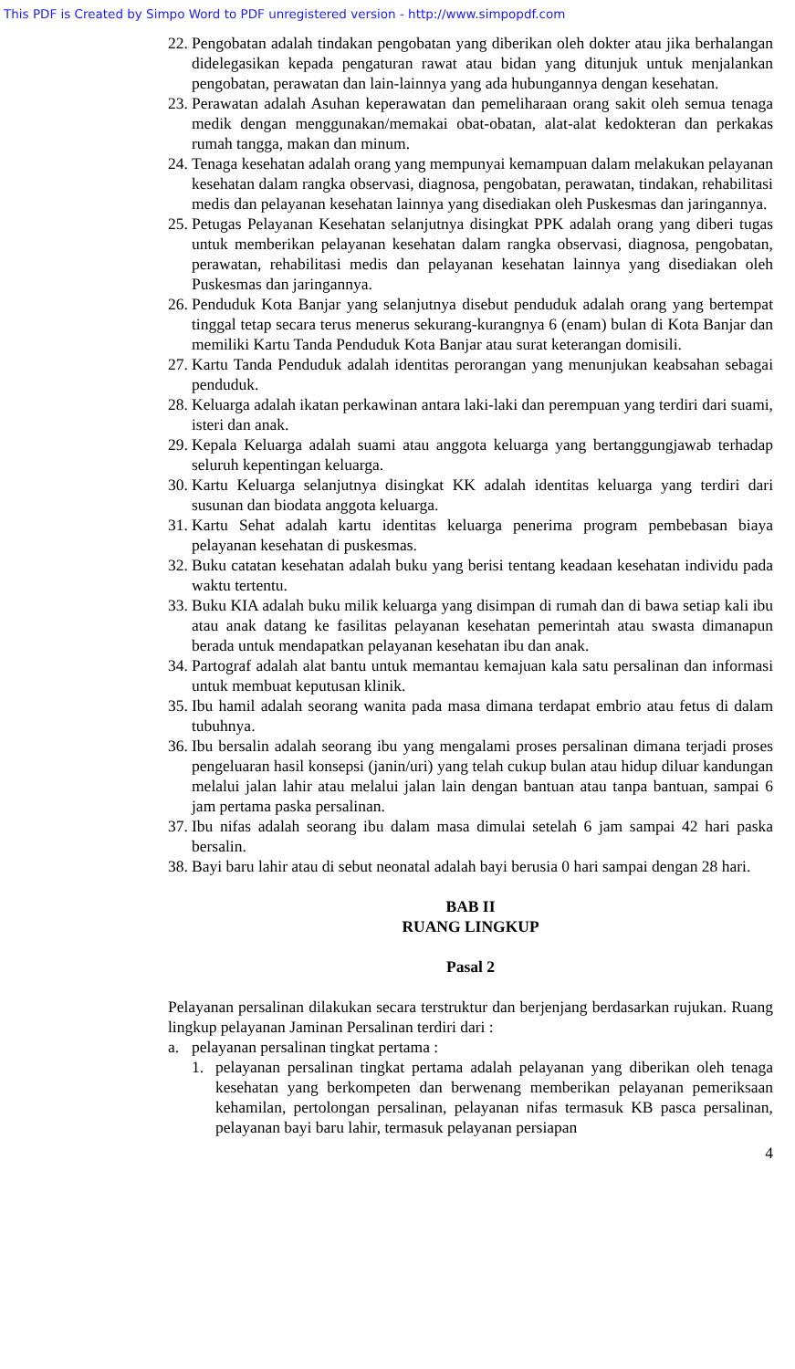This PDF is Created by Simpo Word to PDF unregistered version - http://www.simpopdf.com
22. Pengobatan adalah tindakan pengobatan yang diberikan oleh dokter atau jika berhalangan didelegasikan kepada pengaturan rawat atau bidan yang ditunjuk untuk menjalankan pengobatan, perawatan dan lain-lainnya yang ada hubungannya dengan kesehatan.
23. Perawatan adalah Asuhan keperawatan dan pemeliharaan orang sakit oleh semua tenaga medik dengan menggunakan/memakai obat-obatan, alat-alat kedokteran dan perkakas rumah tangga, makan dan minum.
24. Tenaga kesehatan adalah orang yang mempunyai kemampuan dalam melakukan pelayanan kesehatan dalam rangka observasi, diagnosa, pengobatan, perawatan, tindakan, rehabilitasi medis dan pelayanan kesehatan lainnya yang disediakan oleh Puskesmas dan jaringannya.
25. Petugas Pelayanan Kesehatan selanjutnya disingkat PPK adalah orang yang diberi tugas untuk memberikan pelayanan kesehatan dalam rangka observasi, diagnosa, pengobatan, perawatan, rehabilitasi medis dan pelayanan kesehatan lainnya yang disediakan oleh Puskesmas dan jaringannya.
26. Penduduk Kota Banjar yang selanjutnya disebut penduduk adalah orang yang bertempat tinggal tetap secara terus menerus sekurang-kurangnya 6 (enam) bulan di Kota Banjar dan memiliki Kartu Tanda Penduduk Kota Banjar atau surat keterangan domisili.
27. Kartu Tanda Penduduk adalah identitas perorangan yang menunjukan keabsahan sebagai penduduk.
28. Keluarga adalah ikatan perkawinan antara laki-laki dan perempuan yang terdiri dari suami, isteri dan anak.
29. Kepala Keluarga adalah suami atau anggota keluarga yang bertanggungjawab terhadap seluruh kepentingan keluarga.
30. Kartu Keluarga selanjutnya disingkat KK adalah identitas keluarga yang terdiri dari susunan dan biodata anggota keluarga.
31. Kartu Sehat adalah kartu identitas keluarga penerima program pembebasan biaya pelayanan kesehatan di puskesmas.
32. Buku catatan kesehatan adalah buku yang berisi tentang keadaan kesehatan individu pada waktu tertentu.
33. Buku KIA adalah buku milik keluarga yang disimpan di rumah dan di bawa setiap kali ibu atau anak datang ke fasilitas pelayanan kesehatan pemerintah atau swasta dimanapun berada untuk mendapatkan pelayanan kesehatan ibu dan anak.
34. Partograf adalah alat bantu untuk memantau kemajuan kala satu persalinan dan informasi untuk membuat keputusan klinik.
35. Ibu hamil adalah seorang wanita pada masa dimana terdapat embrio atau fetus di dalam tubuhnya.
36. Ibu bersalin adalah seorang ibu yang mengalami proses persalinan dimana terjadi proses pengeluaran hasil konsepsi (janin/uri) yang telah cukup bulan atau hidup diluar kandungan melalui jalan lahir atau melalui jalan lain dengan bantuan atau tanpa bantuan, sampai 6 jam pertama paska persalinan.
37. Ibu nifas adalah seorang ibu dalam masa dimulai setelah 6 jam sampai 42 hari paska bersalin.
38. Bayi baru lahir atau di sebut neonatal adalah bayi berusia 0 hari sampai dengan 28 hari.
BAB II
RUANG LINGKUP
Pasal 2
Pelayanan persalinan dilakukan secara terstruktur dan berjenjang berdasarkan rujukan. Ruang lingkup pelayanan Jaminan Persalinan terdiri dari :
a. pelayanan persalinan tingkat pertama :
1. pelayanan persalinan tingkat pertama adalah pelayanan yang diberikan oleh tenaga kesehatan yang berkompeten dan berwenang memberikan pelayanan pemeriksaan kehamilan, pertolongan persalinan, pelayanan nifas termasuk KB pasca persalinan, pelayanan bayi baru lahir, termasuk pelayanan persiapan
4